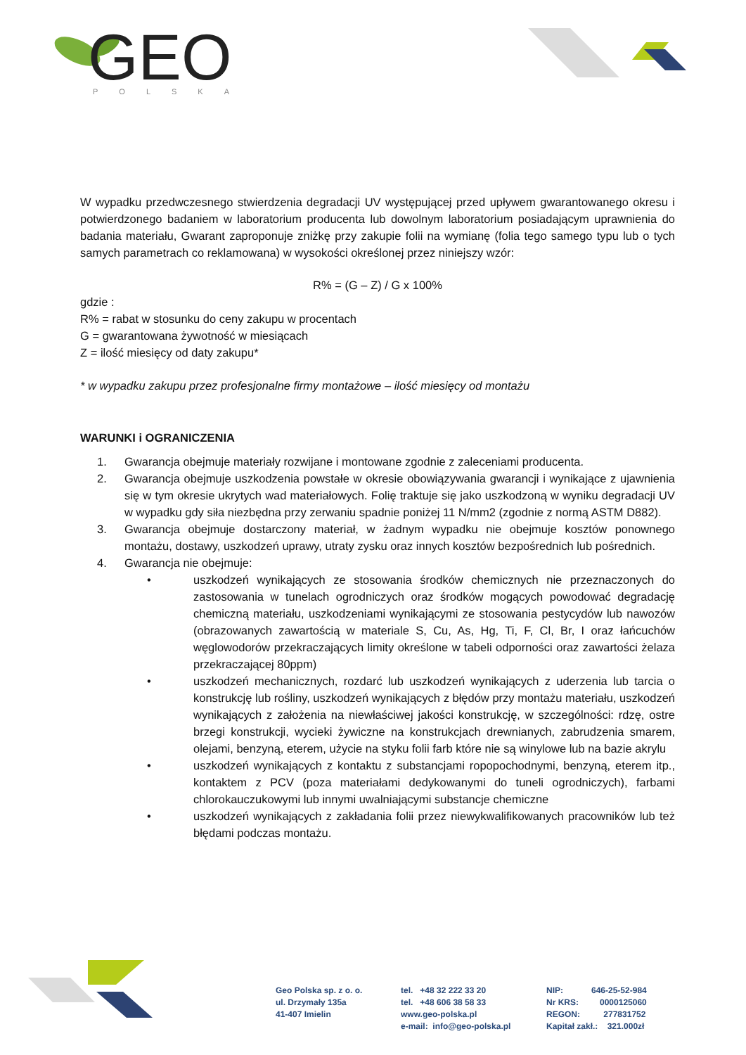GEO
POLSKA
W wypadku przedwczesnego stwierdzenia degradacji UV występującej przed upływem gwarantowanego okresu i potwierdzonego badaniem w laboratorium producenta lub dowolnym laboratorium posiadającym uprawnienia do badania materiału, Gwarant zaproponuje zniżkę przy zakupie folii na wymianę (folia tego samego typu lub o tych samych parametrach co reklamowana) w wysokości określonej przez niniejszy wzór:
R% = (G – Z) / G x 100%
gdzie :
R% = rabat w stosunku do ceny zakupu w procentach
G = gwarantowana żywotność w miesiącach
Z = ilość miesięcy od daty zakupu*
* w wypadku zakupu przez profesjonalne firmy montażowe – ilość miesięcy od montażu
WARUNKI i OGRANICZENIA
1. Gwarancja obejmuje materiały rozwijane i montowane zgodnie z zaleceniami producenta.
2. Gwarancja obejmuje uszkodzenia powstałe w okresie obowiązywania gwarancji i wynikające z ujawnienia się w tym okresie ukrytych wad materiałowych. Folię traktuje się jako uszkodzoną w wyniku degradacji UV w wypadku gdy siła niezbędna przy zerwaniu spadnie poniżej 11 N/mm2 (zgodnie z normą ASTM D882).
3. Gwarancja obejmuje dostarczony materiał, w żadnym wypadku nie obejmuje kosztów ponownego montażu, dostawy, uszkodzeń uprawy, utraty zysku oraz innych kosztów bezpośrednich lub pośrednich.
4. Gwarancja nie obejmuje:
• uszkodzeń wynikających ze stosowania środków chemicznych nie przeznaczonych do zastosowania w tunelach ogrodniczych oraz środków mogących powodować degradację chemiczną materiału, uszkodzeniami wynikającymi ze stosowania pestycydów lub nawozów (obrazowanych zawartością w materiale S, Cu, As, Hg, Ti, F, Cl, Br, I oraz łańcuchów węglowodorów przekraczających limity określone w tabeli odporności oraz zawartości żelaza przekraczającej 80ppm)
• uszkodzeń mechanicznych, rozdarć lub uszkodzeń wynikających z uderzenia lub tarcia o konstrukcję lub rośliny, uszkodzeń wynikających z błędów przy montażu materiału, uszkodzeń wynikających z założenia na niewłaściwej jakości konstrukcję, w szczególności: rdzę, ostre brzegi konstrukcji, wycieki żywiczne na konstrukcjach drewnianych, zabrudzenia smarem, olejami, benzyną, eterem, użycie na styku folii farb które nie są winylowe lub na bazie akrylu
• uszkodzeń wynikających z kontaktu z substancjami ropopochodnymi, benzyną, eterem itp., kontaktem z PCV (poza materiałami dedykowanymi do tuneli ogrodniczych), farbami chlorokauczukowymi lub innymi uwalniającymi substancje chemiczne
• uszkodzeń wynikających z zakładania folii przez niewykwalifikowanych pracowników lub też błędami podczas montażu.
Geo Polska sp. z o. o.
ul. Drzymały 135a
41-407 Imielin
tel. +48 32 222 33 20
tel. +48 606 38 58 33
www.geo-polska.pl
e-mail: info@geo-polska.pl
NIP: 646-25-52-984
Nr KRS: 0000125060
REGON: 277831752
Kapitał zakł.: 321.000zł